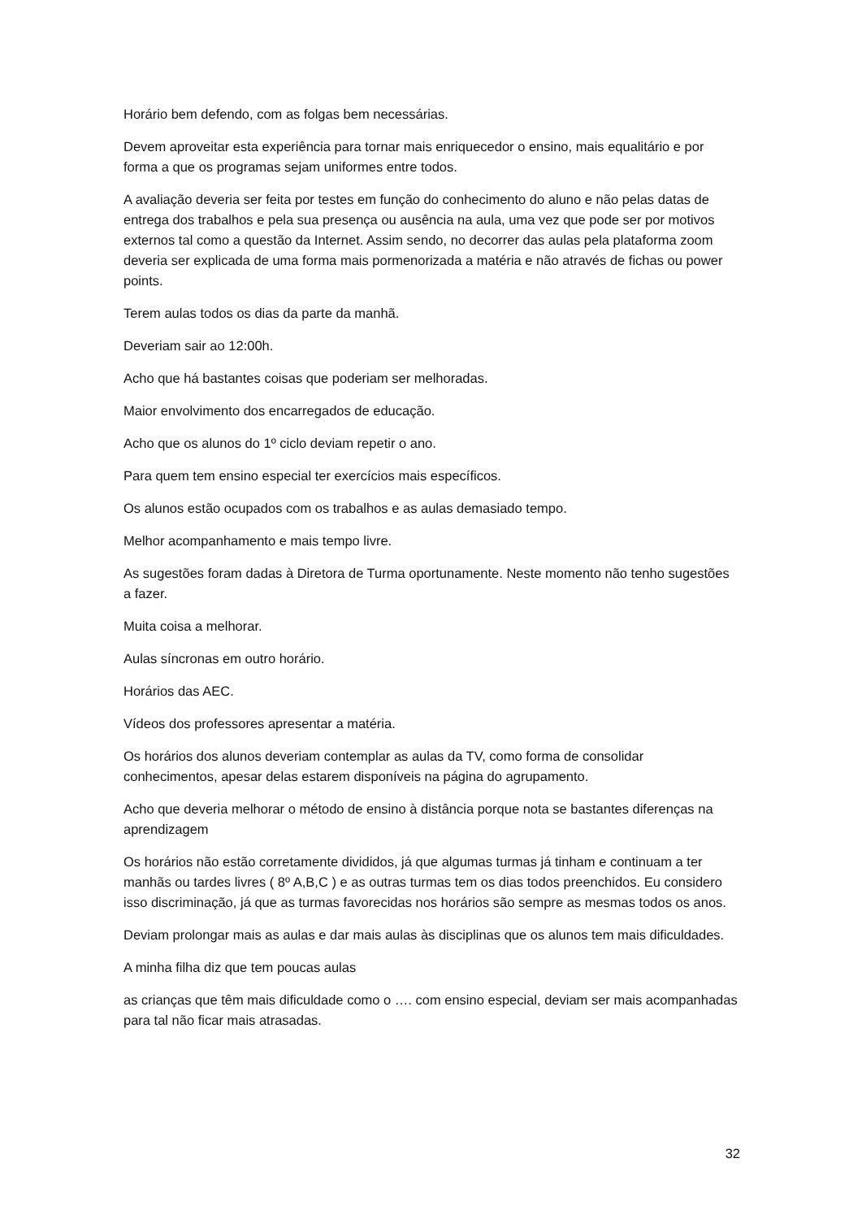Horário bem defendo, com as folgas bem necessárias.
Devem aproveitar esta experiência para tornar mais enriquecedor o ensino, mais equalitário e por forma a que os programas sejam uniformes entre todos.
A avaliação deveria ser feita por testes em função do conhecimento do aluno e não pelas datas de entrega dos trabalhos e pela sua presença ou ausência na aula, uma vez que pode ser por motivos externos tal como a questão da Internet. Assim sendo, no decorrer das aulas pela plataforma zoom deveria ser explicada de uma forma mais pormenorizada a matéria e não através de fichas ou power points.
Terem aulas todos os dias da parte da manhã.
Deveriam sair ao 12:00h.
Acho que há bastantes coisas que poderiam ser melhoradas.
Maior envolvimento dos encarregados de educação.
Acho que os alunos do 1º ciclo deviam repetir o ano.
Para quem tem ensino especial ter exercícios mais específicos.
Os alunos estão ocupados com os trabalhos e as aulas demasiado tempo.
Melhor acompanhamento e mais tempo livre.
As sugestões foram dadas à Diretora de Turma oportunamente. Neste momento não tenho sugestões a fazer.
Muita coisa a melhorar.
Aulas síncronas em outro horário.
Horários das AEC.
Vídeos dos professores apresentar a matéria.
Os horários dos alunos deveriam contemplar as aulas da TV, como forma de consolidar conhecimentos, apesar delas estarem disponíveis na página do agrupamento.
Acho que deveria melhorar o método de ensino à distância porque nota se bastantes diferenças na aprendizagem
Os horários não estão corretamente divididos, já que algumas turmas já tinham e continuam a ter manhãs ou tardes livres ( 8º A,B,C ) e as outras turmas tem os dias todos preenchidos. Eu considero isso discriminação, já que as turmas favorecidas nos horários são sempre as mesmas todos os anos.
Deviam prolongar mais as aulas e dar mais aulas às disciplinas que os alunos tem mais dificuldades.
A minha filha diz que tem poucas aulas
as crianças que têm mais dificuldade como o …. com ensino especial, deviam ser mais acompanhadas para tal não ficar mais atrasadas.
32